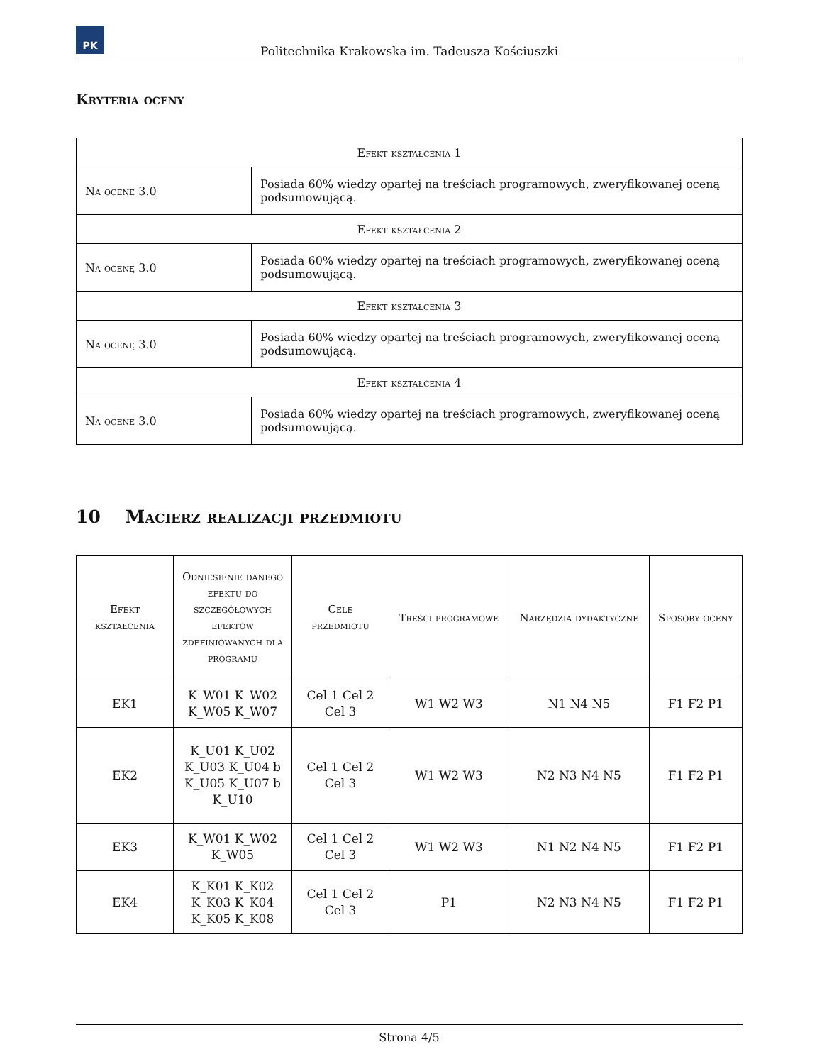PK
Politechnika Krakowska im. Tadeusza Kościuszki
Kryteria oceny
| Efekt kształcenia 1 | |
| Na ocenę 3.0 | Posiada 60% wiedzy opartej na treściach programowych, zweryfikowanej oceną podsumowującą. |
| Efekt kształcenia 2 | |
| Na ocenę 3.0 | Posiada 60% wiedzy opartej na treściach programowych, zweryfikowanej oceną podsumowującą. |
| Efekt kształcenia 3 | |
| Na ocenę 3.0 | Posiada 60% wiedzy opartej na treściach programowych, zweryfikowanej oceną podsumowującą. |
| Efekt kształcenia 4 | |
| Na ocenę 3.0 | Posiada 60% wiedzy opartej na treściach programowych, zweryfikowanej oceną podsumowującą. |
10 Macierz realizacji przedmiotu
| Efekt kształcenia | Odniesienie danego efektu do szczegółowych efektów zdefiniowanych dla programu | Cele przedmiotu | Treści programowe | Narzędzia dydaktyczne | Sposoby oceny |
| --- | --- | --- | --- | --- | --- |
| EK1 | K_W01 K_W02 K_W05 K_W07 | Cel 1 Cel 2 Cel 3 | W1 W2 W3 | N1 N4 N5 | F1 F2 P1 |
| EK2 | K_U01 K_U02 K_U03 K_U04 b K_U05 K_U07 b K_U10 | Cel 1 Cel 2 Cel 3 | W1 W2 W3 | N2 N3 N4 N5 | F1 F2 P1 |
| EK3 | K_W01 K_W02 K_W05 | Cel 1 Cel 2 Cel 3 | W1 W2 W3 | N1 N2 N4 N5 | F1 F2 P1 |
| EK4 | K_K01 K_K02 K_K03 K_K04 K_K05 K_K08 | Cel 1 Cel 2 Cel 3 | P1 | N2 N3 N4 N5 | F1 F2 P1 |
Strona 4/5